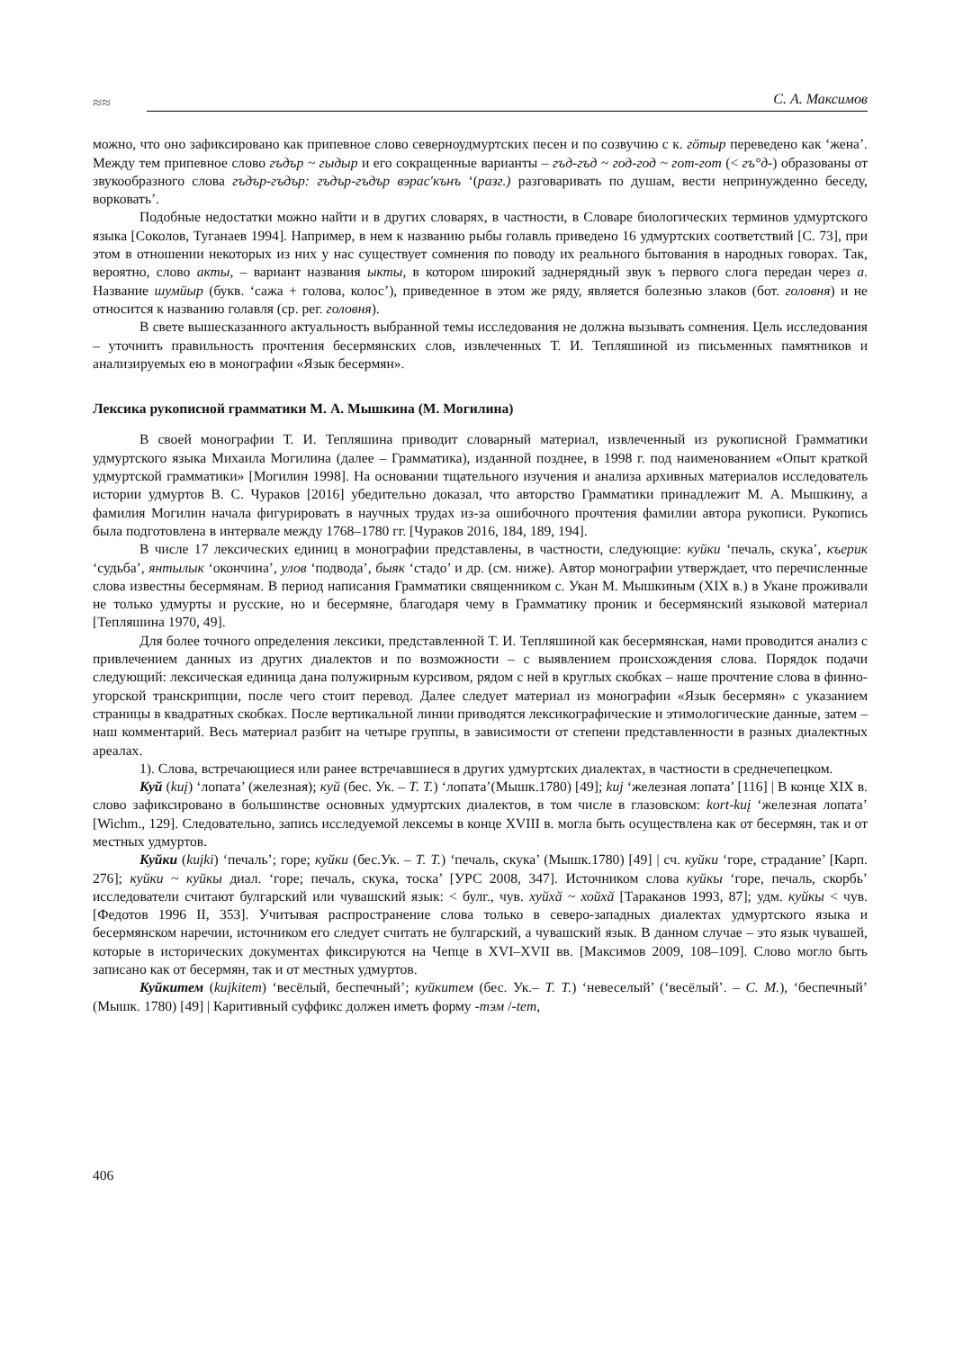≈≈
С. А. Максимов
можно, что оно зафиксировано как припевное слово северноудмуртских песен и по созвучию с к. гӧтыр переведено как ‘жена’. Между тем припевное слово гъдър ~ гыдыр и его сокращенные варианты – гъд-гъд ~ год-год ~ гот-гот (< гъ°д-) образованы от звукообразного слова гъдър-гъдър: гъдър-гъдър вэрас'кънъ ‘(разг.) разговаривать по душам, вести непринужденно беседу, ворковать’.
Подобные недостатки можно найти и в других словарях, в частности, в Словаре биологических терминов удмуртского языка [Соколов, Туганаев 1994]. Например, в нем к названию рыбы голавль приведено 16 удмуртских соответствий [С. 73], при этом в отношении некоторых из них у нас существует сомнения по поводу их реального бытования в народных говорах. Так, вероятно, слово акты, – вариант названия ыкты, в котором широкий заднерядный звук ъ первого слога передан через а. Название шумӥыр (букв. ‘сажа + голова, колос’), приведенное в этом же ряду, является болезнью злаков (бот. головня) и не относится к названию голавля (ср. рег. головня).
В свете вышесказанного актуальность выбранной темы исследования не должна вызывать сомнения. Цель исследования – уточнить правильность прочтения бесермянских слов, извлеченных Т. И. Тепляшиной из письменных памятников и анализируемых ею в монографии «Язык бесермян».
Лексика рукописной грамматики М. А. Мышкина (М. Могилина)
В своей монографии Т. И. Тепляшина приводит словарный материал, извлеченный из рукописной Грамматики удмуртского языка Михаила Могилина (далее – Грамматика), изданной позднее, в 1998 г. под наименованием «Опыт краткой удмуртской грамматики» [Могилин 1998]. На основании тщательного изучения и анализа архивных материалов исследователь истории удмуртов В. С. Чураков [2016] убедительно доказал, что авторство Грамматики принадлежит М. А. Мышкину, а фамилия Могилин начала фигурировать в научных трудах из-за ошибочного прочтения фамилии автора рукописи. Рукопись была подготовлена в интервале между 1768–1780 гг. [Чураков 2016, 184, 189, 194].
В числе 17 лексических единиц в монографии представлены, в частности, следующие: куйки ‘печаль, скука’, къерик ‘судьба’, янтылык ‘окончина’, улов ‘подвода’, быяк ‘стадо’ и др. (см. ниже). Автор монографии утверждает, что перечисленные слова известны бесермянам. В период написания Грамматики священником с. Укан М. Мышкиным (XIX в.) в Укане проживали не только удмурты и русские, но и бесермяне, благодаря чему в Грамматику проник и бесермянский языковой материал [Тепляшина 1970, 49].
Для более точного определения лексики, представленной Т. И. Тепляшиной как бесермянская, нами проводится анализ с привлечением данных из других диалектов и по возможности – с выявлением происхождения слова. Порядок подачи следующий: лексическая единица дана полужирным курсивом, рядом с ней в круглых скобках – наше прочтение слова в финно-угорской транскрипции, после чего стоит перевод. Далее следует материал из монографии «Язык бесермян» с указанием страницы в квадратных скобках. После вертикальной линии приводятся лексикографические и этимологические данные, затем – наш комментарий. Весь материал разбит на четыре группы, в зависимости от степени представленности в разных диалектных ареалах.
1). Слова, встречающиеся или ранее встречавшиеся в других удмуртских диалектах, в частности в среднечепецком.
Куй (kuį) ‘лопата’ (железная); куй (бес. Ук. – Т. Т.) ‘лопата’(Мышк.1780) [49]; kuj ‘железная лопата’ [116] | В конце XIX в. слово зафиксировано в большинстве основных удмуртских диалектов, в том числе в глазовском: kort-kuį ‘железная лопата’ [Wichm., 129]. Следовательно, запись исследуемой лексемы в конце XVIII в. могла быть осуществлена как от бесермян, так и от местных удмуртов.
Куйки (kuįki) ‘печаль’; горе; куйки (бес.Ук. – Т. Т.) ‘печаль, скука’ (Мышк.1780) [49] | сч. куйки ‘горе, страдание’ [Карп. 276]; куйки ~ куйкы диал. ‘горе; печаль, скука, тоска’ [УРС 2008, 347]. Источником слова куйкы ‘горе, печаль, скорбь’ исследователи считают булгарский или чувашский язык: < булг., чув. хуйхӑ ~ хойхӑ [Тараканов 1993, 87]; удм. куйкы < чув. [Федотов 1996 II, 353]. Учитывая распространение слова только в северо-западных диалектах удмуртского языка и бесермянском наречии, источником его следует считать не булгарский, а чувашский язык. В данном случае – это язык чувашей, которые в исторических документах фиксируются на Чепце в XVI–XVII вв. [Максимов 2009, 108–109]. Слово могло быть записано как от бесермян, так и от местных удмуртов.
Куйкитем (kuįkitem) ‘весёлый, беспечный’; куйкитем (бес. Ук.– Т. Т.) ‘невеселый’ (‘весёлый’. – С. М.), ‘беспечный’ (Мышк. 1780) [49] | Каритивный суффикс должен иметь форму -тэм /-tem,
406